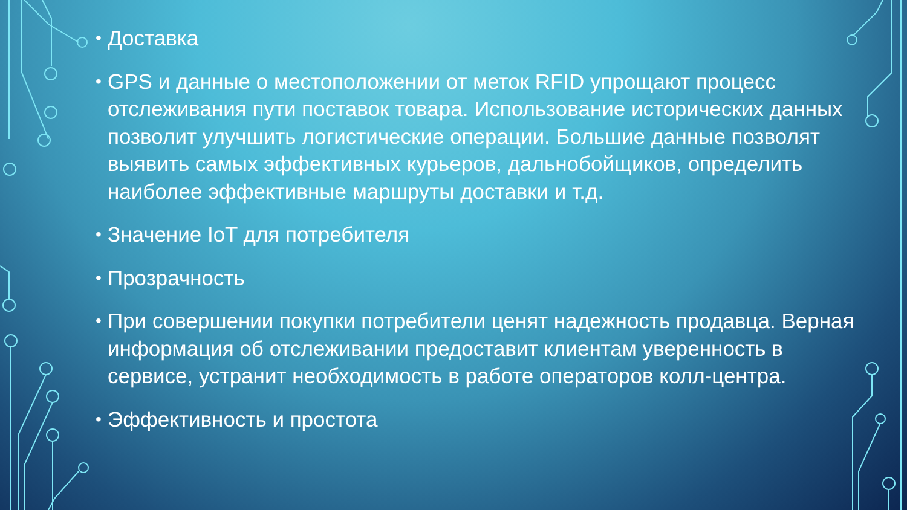• Доставка
• GPS и данные о местоположении от меток RFID упрощают процесс отслеживания пути поставок товара. Использование исторических данных позволит улучшить логистические операции. Большие данные позволят выявить самых эффективных курьеров, дальнобойщиков, определить наиболее эффективные маршруты доставки и т.д.
• Значение IoT для потребителя
• Прозрачность
• При совершении покупки потребители ценят надежность продавца. Верная информация об отслеживании предоставит клиентам уверенность в сервисе, устранит необходимость в работе операторов колл-центра.
• Эффективность и простота